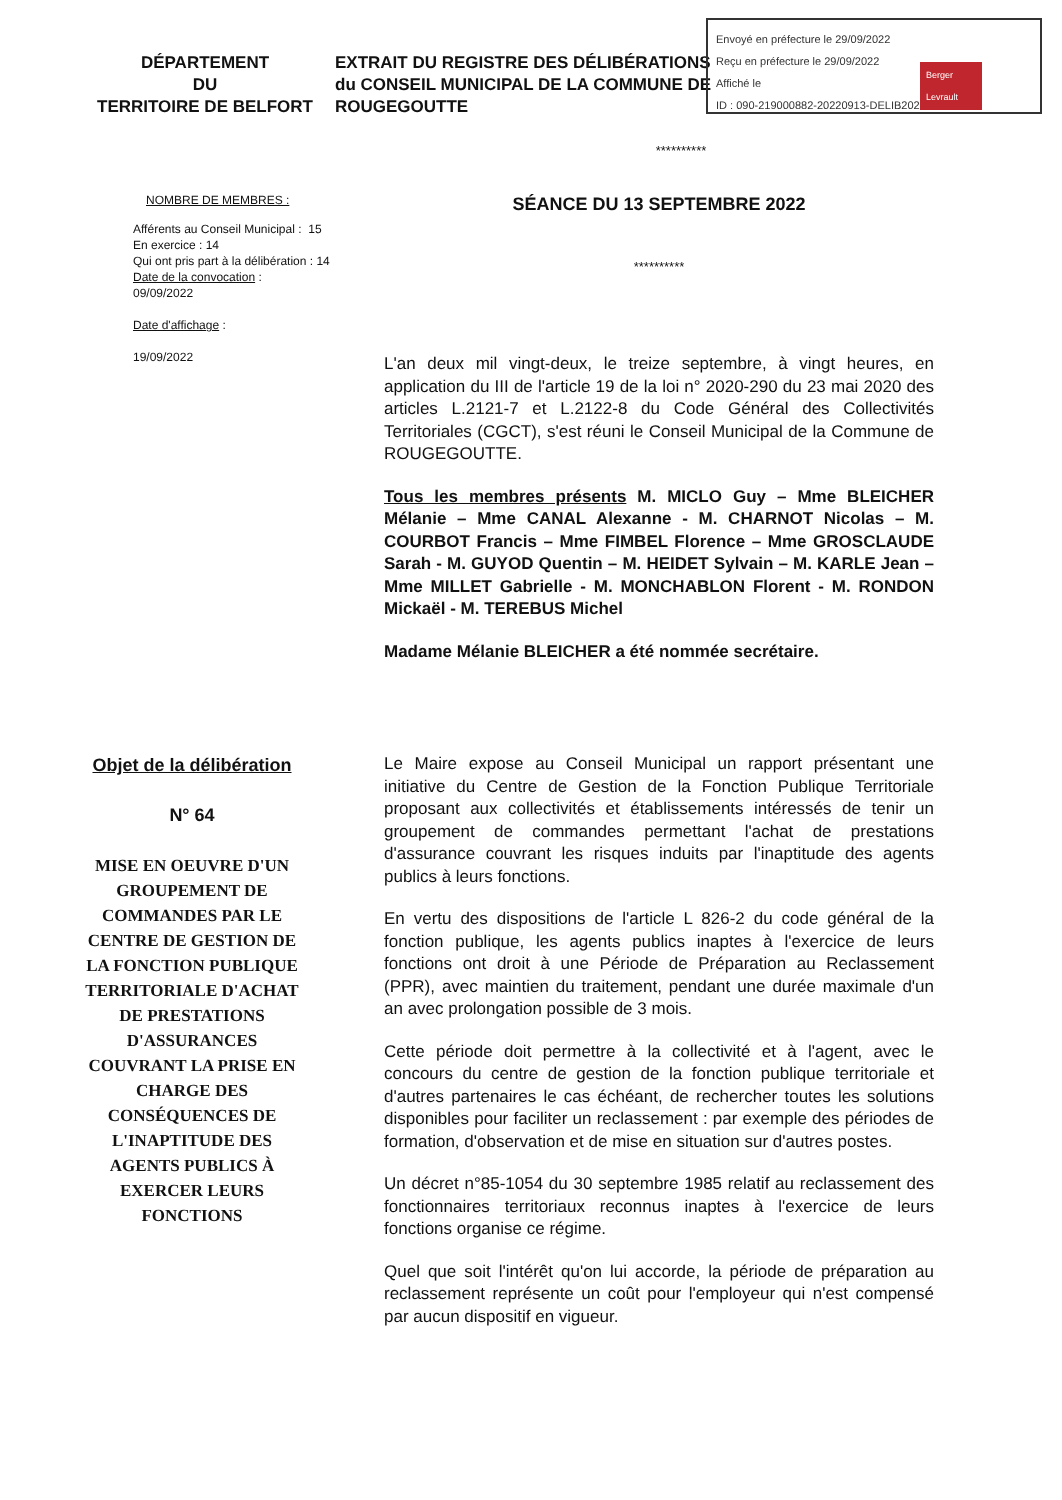Envoyé en préfecture le 29/09/2022
Reçu en préfecture le 29/09/2022
Affiché le
ID : 090-219000882-20220913-DELIB2022064-DE
Berger Levrault
DÉPARTEMENT
DU
TERRITOIRE DE BELFORT
EXTRAIT DU REGISTRE DES DÉLIBÉRATIONS
du CONSEIL MUNICIPAL DE LA COMMUNE DE
ROUGEGOUTTE
**********
NOMBRE DE MEMBRES :
Afférents au Conseil Municipal : 15
En exercice : 14
Qui ont pris part à la délibération : 14
Date de la convocation :
09/09/2022
Date d'affichage :
19/09/2022
SÉANCE DU 13 SEPTEMBRE 2022
**********
L'an deux mil vingt-deux, le treize septembre, à vingt heures, en application du III de l'article 19 de la loi n° 2020-290 du 23 mai 2020 des articles L.2121-7 et L.2122-8 du Code Général des Collectivités Territoriales (CGCT), s'est réuni le Conseil Municipal de la Commune de ROUGEGOUTTE.
Tous les membres présents M. MICLO Guy – Mme BLEICHER Mélanie – Mme CANAL Alexanne - M. CHARNOT Nicolas – M. COURBOT Francis – Mme FIMBEL Florence – Mme GROSCLAUDE Sarah - M. GUYOD Quentin – M. HEIDET Sylvain – M. KARLE Jean – Mme MILLET Gabrielle - M. MONCHABLON Florent - M. RONDON Mickaël - M. TEREBUS Michel
Madame Mélanie BLEICHER a été nommée secrétaire.
Objet de la délibération
N° 64
MISE EN OEUVRE D'UN GROUPEMENT DE COMMANDES PAR LE CENTRE DE GESTION DE LA FONCTION PUBLIQUE TERRITORIALE D'ACHAT DE PRESTATIONS D'ASSURANCES COUVRANT LA PRISE EN CHARGE DES CONSÉQUENCES DE L'INAPTITUDE DES AGENTS PUBLICS À EXERCER LEURS FONCTIONS
Le Maire expose au Conseil Municipal un rapport présentant une initiative du Centre de Gestion de la Fonction Publique Territoriale proposant aux collectivités et établissements intéressés de tenir un groupement de commandes permettant l'achat de prestations d'assurance couvrant les risques induits par l'inaptitude des agents publics à leurs fonctions.
En vertu des dispositions de l'article L 826-2 du code général de la fonction publique, les agents publics inaptes à l'exercice de leurs fonctions ont droit à une Période de Préparation au Reclassement (PPR), avec maintien du traitement, pendant une durée maximale d'un an avec prolongation possible de 3 mois.
Cette période doit permettre à la collectivité et à l'agent, avec le concours du centre de gestion de la fonction publique territoriale et d'autres partenaires le cas échéant, de rechercher toutes les solutions disponibles pour faciliter un reclassement : par exemple des périodes de formation, d'observation et de mise en situation sur d'autres postes.
Un décret n°85-1054 du 30 septembre 1985 relatif au reclassement des fonctionnaires territoriaux reconnus inaptes à l'exercice de leurs fonctions organise ce régime.
Quel que soit l'intérêt qu'on lui accorde, la période de préparation au reclassement représente un coût pour l'employeur qui n'est compensé par aucun dispositif en vigueur.